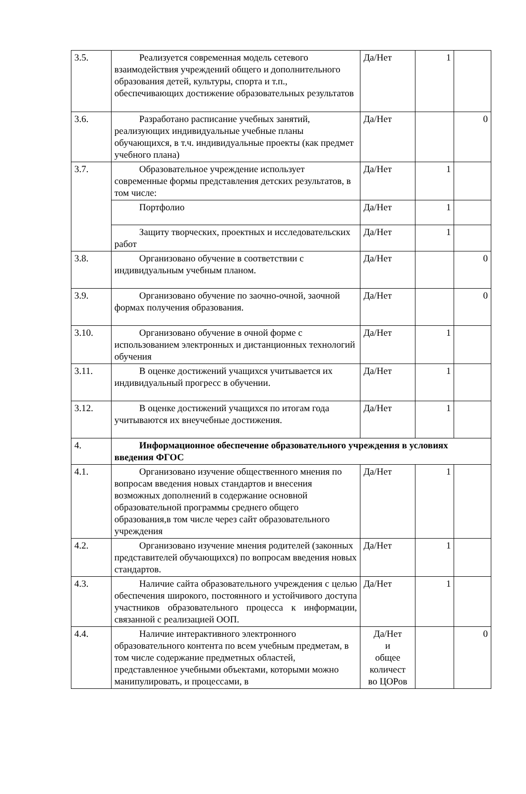| 3.5. | Реализуется современная модель сетевого взаимодействия учреждений общего и дополнительного образования детей, культуры, спорта и т.п., обеспечивающих достижение образовательных результатов | Да/Нет | 1 | |
| 3.6. | Разработано расписание учебных занятий, реализующих индивидуальные учебные планы обучающихся, в т.ч. индивидуальные проекты (как предмет учебного плана) | Да/Нет | | 0 |
| 3.7. | Образовательное учреждение использует современные формы представления детских результатов, в том числе: | Да/Нет | 1 | |
| | Портфолио | Да/Нет | 1 | |
| | Защиту творческих, проектных и исследовательских работ | Да/Нет | 1 | |
| 3.8. | Организовано обучение в соответствии с индивидуальным учебным планом. | Да/Нет | | 0 |
| 3.9. | Организовано обучение по заочно-очной, заочной формах получения образования. | Да/Нет | | 0 |
| 3.10. | Организовано обучение в очной форме с использованием электронных и дистанционных технологий обучения | Да/Нет | 1 | |
| 3.11. | В оценке достижений учащихся учитывается их индивидуальный прогресс в обучении. | Да/Нет | 1 | |
| 3.12. | В оценке достижений учащихся по итогам года учитываются их внеучебные достижения. | Да/Нет | 1 | |
| 4. | Информационное обеспечение образовательного учреждения в условиях введения ФГОС | | | |
| 4.1. | Организовано изучение общественного мнения по вопросам введения новых стандартов и внесения возможных дополнений в содержание основной образовательной программы среднего общего образования,в том числе через сайт образовательного учреждения | Да/Нет | 1 | |
| 4.2. | Организовано изучение мнения родителей (законных представителей обучающихся) по вопросам введения новых стандартов. | Да/Нет | 1 | |
| 4.3. | Наличие сайта образовательного учреждения с целью обеспечения широкого, постоянного и устойчивого доступа участников образовательного процесса к информации, связанной с реализацией ООП. | Да/Нет | 1 | |
| 4.4. | Наличие интерактивного электронного образовательного контента по всем учебным предметам, в том числе содержание предметных областей, представленное учебными объектами, которыми можно манипулировать, и процессами, в | Да/Нет и общее количест во ЦОРов | | 0 |